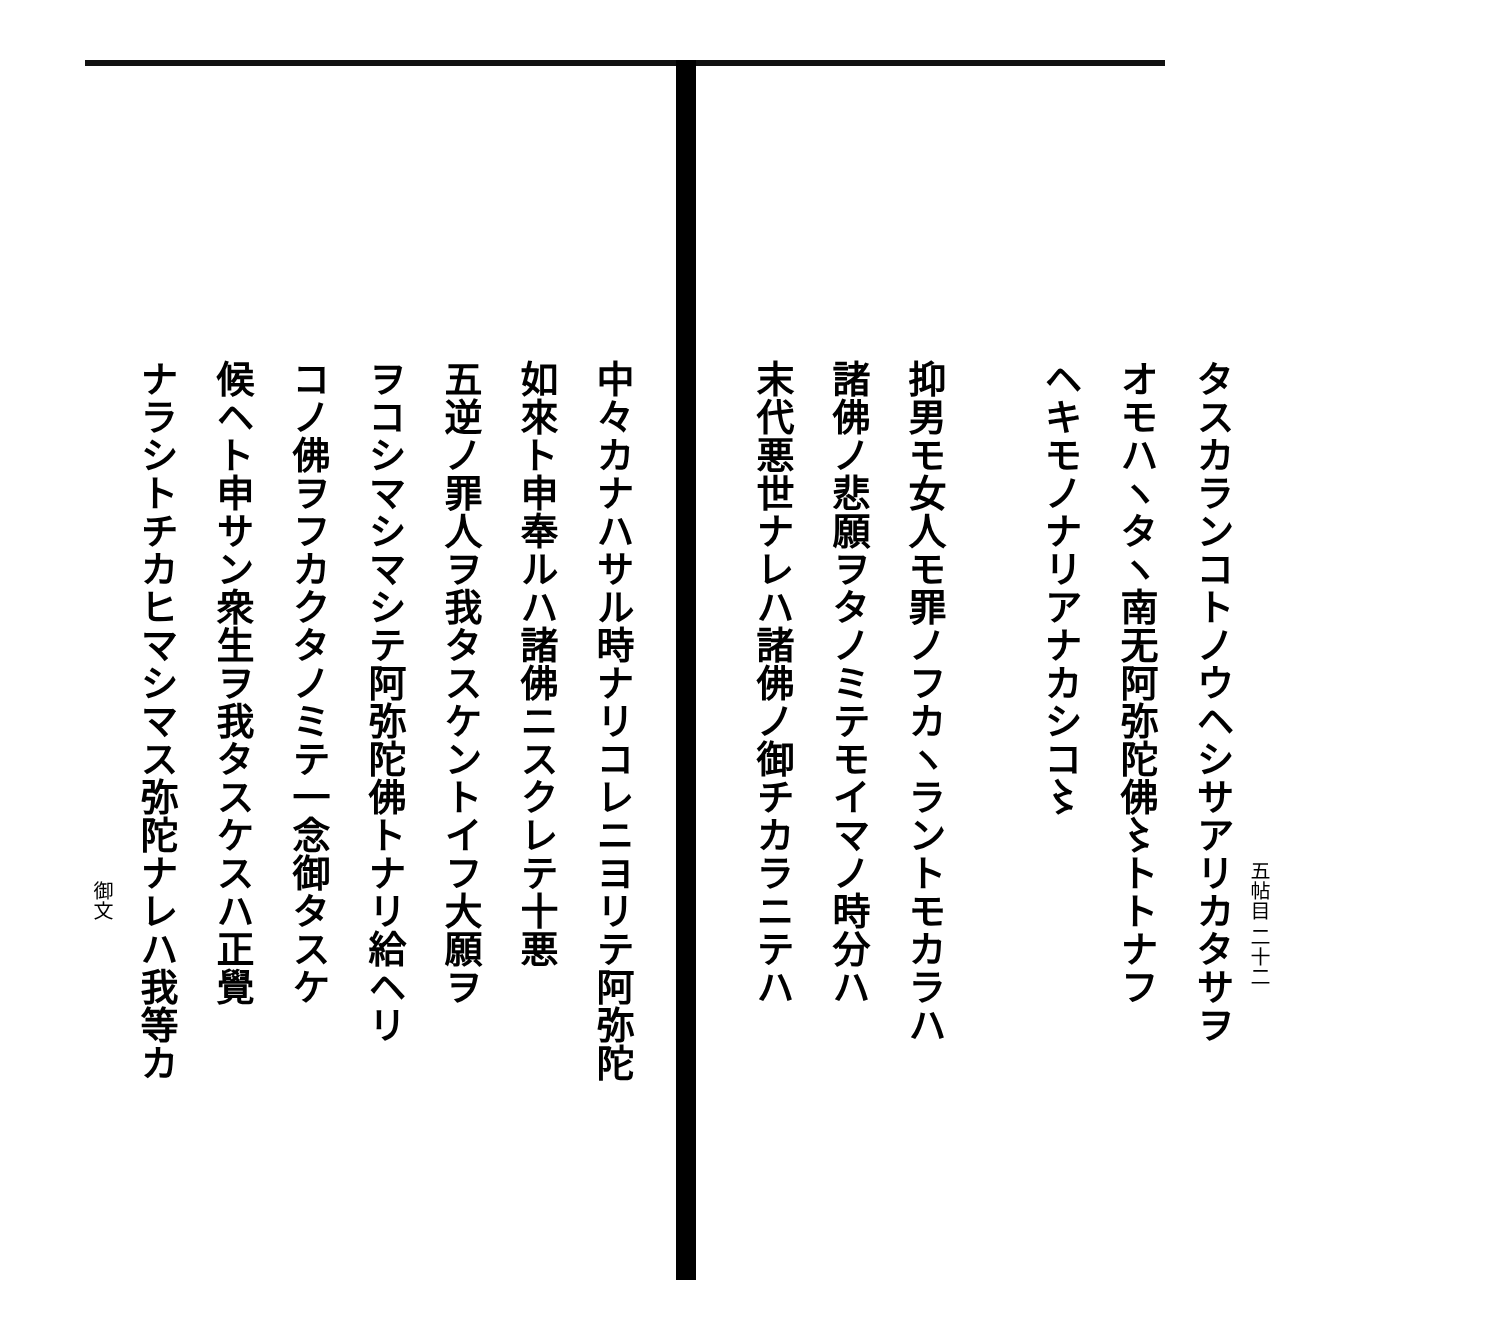タスカランコトノウヘシサアリカタサヲ
オモハヽタヽ南无阿弥陀佛〻トトナフ
ヘキモノナリアナカシコ〻
抑男モ女人モ罪ノフカヽラントモカラハ
諸佛ノ悲願ヲタノミテモイマノ時分ハ
末代悪世ナレハ諸佛ノ御チカラニテハ
五帖目 二十二
中々カナハサル時ナリコレニヨリテ阿弥陀
如來ト申奉ルハ諸佛ニスクレテ十悪
五逆ノ罪人ヲ我タスケントイフ大願ヲ
ヲコシマシマシテ阿弥陀佛トナリ給ヘリ
コノ佛ヲフカクタノミテ一念御タスケ
候ヘト申サン衆生ヲ我タスケスハ正覺
ナラシトチカヒマシマス弥陀ナレハ我等カ
御文